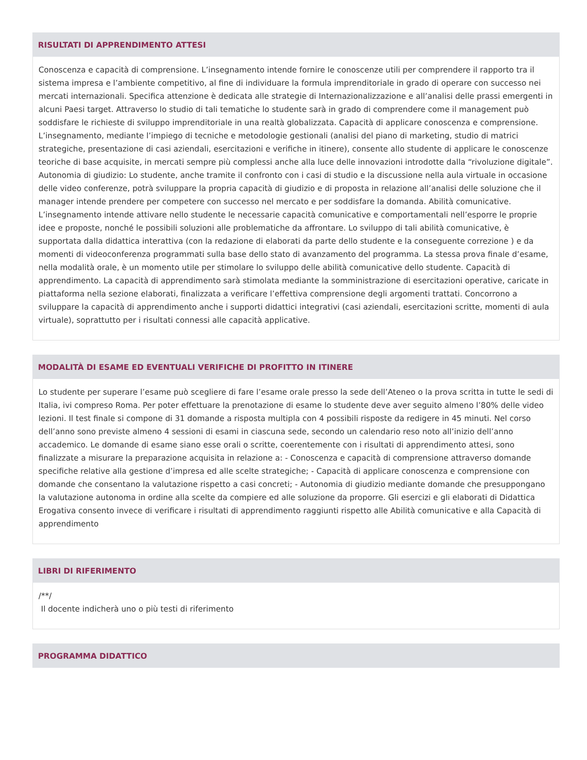RISULTATI DI APPRENDIMENTO ATTESI
Conoscenza e capacità di comprensione. L’insegnamento intende fornire le conoscenze utili per comprendere il rapporto tra il sistema impresa e l’ambiente competitivo, al fine di individuare la formula imprenditoriale in grado di operare con successo nei mercati internazionali. Specifica attenzione è dedicata alle strategie di Internazionalizzazione e all’analisi delle prassi emergenti in alcuni Paesi target. Attraverso lo studio di tali tematiche lo studente sarà in grado di comprendere come il management può soddisfare le richieste di sviluppo imprenditoriale in una realtà globalizzata. Capacità di applicare conoscenza e comprensione. L’insegnamento, mediante l’impiego di tecniche e metodologie gestionali (analisi del piano di marketing, studio di matrici strategiche, presentazione di casi aziendali, esercitazioni e verifiche in itinere), consente allo studente di applicare le conoscenze teoriche di base acquisite, in mercati sempre più complessi anche alla luce delle innovazioni introdotte dalla “rivoluzione digitale”. Autonomia di giudizio: Lo studente, anche tramite il confronto con i casi di studio e la discussione nella aula virtuale in occasione delle video conferenze, potrà sviluppare la propria capacità di giudizio e di proposta in relazione all’analisi delle soluzione che il manager intende prendere per competere con successo nel mercato e per soddisfare la domanda. Abilità comunicative. L’insegnamento intende attivare nello studente le necessarie capacità comunicative e comportamentali nell’esporre le proprie idee e proposte, nonché le possibili soluzioni alle problematiche da affrontare. Lo sviluppo di tali abilità comunicative, è supportata dalla didattica interattiva (con la redazione di elaborati da parte dello studente e la conseguente correzione ) e da momenti di videoconferenza programmati sulla base dello stato di avanzamento del programma. La stessa prova finale d’esame, nella modalità orale, è un momento utile per stimolare lo sviluppo delle abilità comunicative dello studente. Capacità di apprendimento. La capacità di apprendimento sarà stimolata mediante la somministrazione di esercitazioni operative, caricate in piattaforma nella sezione elaborati, finalizzata a verificare l’effettiva comprensione degli argomenti trattati. Concorrono a sviluppare la capacità di apprendimento anche i supporti didattici integrativi (casi aziendali, esercitazioni scritte, momenti di aula virtuale), soprattutto per i risultati connessi alle capacità applicative.
MODALITÀ DI ESAME ED EVENTUALI VERIFICHE DI PROFITTO IN ITINERE
Lo studente per superare l’esame può scegliere di fare l’esame orale presso la sede dell’Ateneo o la prova scritta in tutte le sedi di Italia, ivi compreso Roma. Per poter effettuare la prenotazione di esame lo studente deve aver seguito almeno l’80% delle video lezioni. Il test finale si compone di 31 domande a risposta multipla con 4 possibili risposte da redigere in 45 minuti. Nel corso dell’anno sono previste almeno 4 sessioni di esami in ciascuna sede, secondo un calendario reso noto all’inizio dell’anno accademico. Le domande di esame siano esse orali o scritte, coerentemente con i risultati di apprendimento attesi, sono finalizzate a misurare la preparazione acquisita in relazione a: - Conoscenza e capacità di comprensione attraverso domande specifiche relative alla gestione d’impresa ed alle scelte strategiche; - Capacità di applicare conoscenza e comprensione con domande che consentano la valutazione rispetto a casi concreti; - Autonomia di giudizio mediante domande che presuppongano la valutazione autonoma in ordine alla scelte da compiere ed alle soluzione da proporre. Gli esercizi e gli elaborati di Didattica Erogativa consento invece di verificare i risultati di apprendimento raggiunti rispetto alle Abilità comunicative e alla Capacità di apprendimento
LIBRI DI RIFERIMENTO
/**/
Il docente indicherà uno o più testi di riferimento
PROGRAMMA DIDATTICO